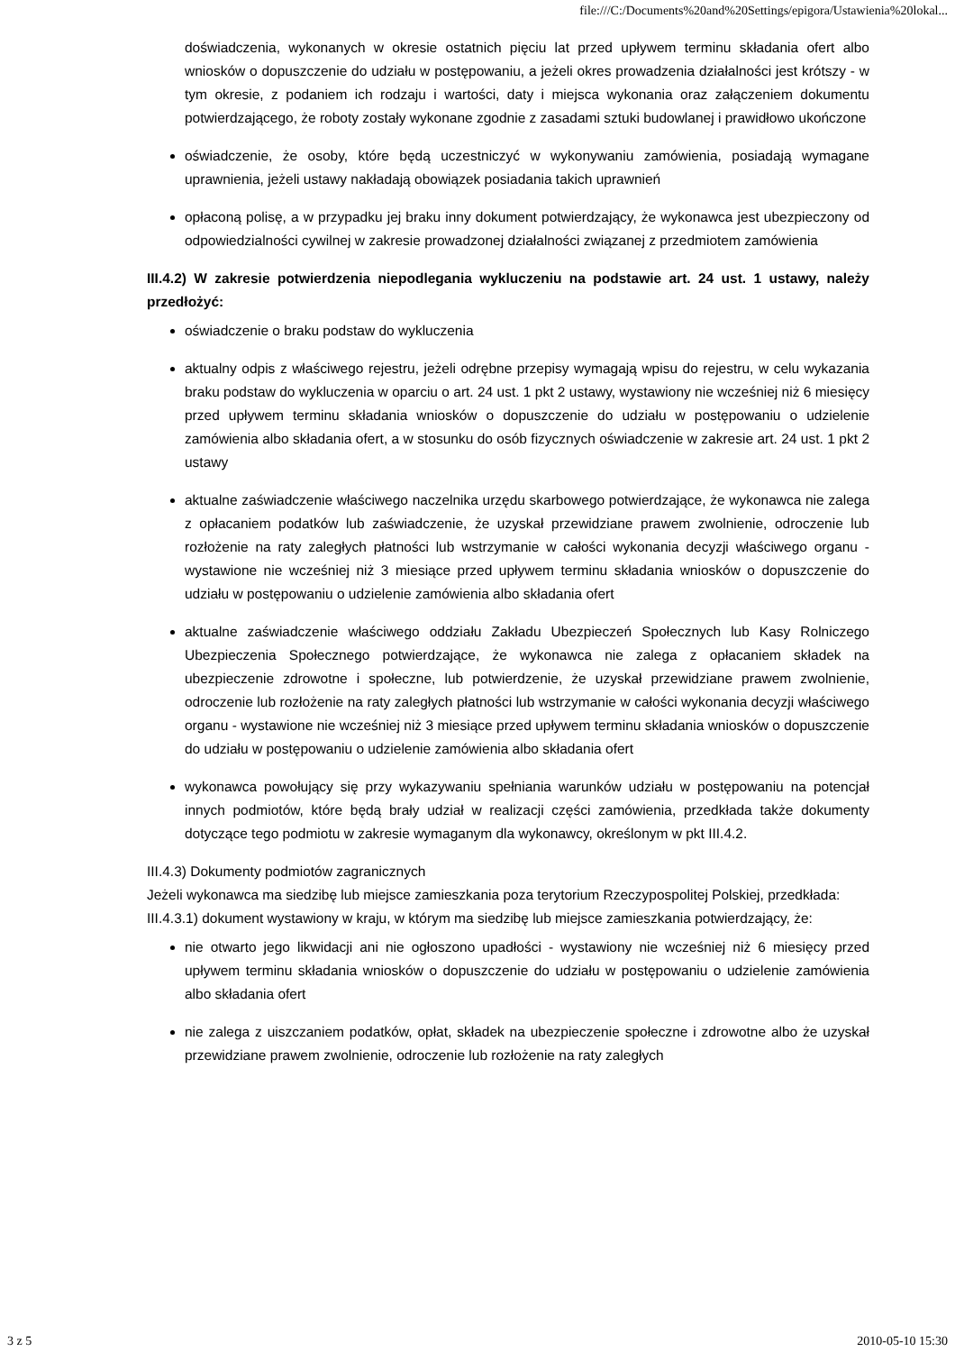file:///C:/Documents%20and%20Settings/epigora/Ustawienia%20lokal...
doświadczenia, wykonanych w okresie ostatnich pięciu lat przed upływem terminu składania ofert albo wniosków o dopuszczenie do udziału w postępowaniu, a jeżeli okres prowadzenia działalności jest krótszy - w tym okresie, z podaniem ich rodzaju i wartości, daty i miejsca wykonania oraz załączeniem dokumentu potwierdzającego, że roboty zostały wykonane zgodnie z zasadami sztuki budowlanej i prawidłowo ukończone
oświadczenie, że osoby, które będą uczestniczyć w wykonywaniu zamówienia, posiadają wymagane uprawnienia, jeżeli ustawy nakładają obowiązek posiadania takich uprawnień
opłaconą polisę, a w przypadku jej braku inny dokument potwierdzający, że wykonawca jest ubezpieczony od odpowiedzialności cywilnej w zakresie prowadzonej działalności związanej z przedmiotem zamówienia
III.4.2) W zakresie potwierdzenia niepodlegania wykluczeniu na podstawie art. 24 ust. 1 ustawy, należy przedłożyć:
oświadczenie o braku podstaw do wykluczenia
aktualny odpis z właściwego rejestru, jeżeli odrębne przepisy wymagają wpisu do rejestru, w celu wykazania braku podstaw do wykluczenia w oparciu o art. 24 ust. 1 pkt 2 ustawy, wystawiony nie wcześniej niż 6 miesięcy przed upływem terminu składania wniosków o dopuszczenie do udziału w postępowaniu o udzielenie zamówienia albo składania ofert, a w stosunku do osób fizycznych oświadczenie w zakresie art. 24 ust. 1 pkt 2 ustawy
aktualne zaświadczenie właściwego naczelnika urzędu skarbowego potwierdzające, że wykonawca nie zalega z opłacaniem podatków lub zaświadczenie, że uzyskał przewidziane prawem zwolnienie, odroczenie lub rozłożenie na raty zaległych płatności lub wstrzymanie w całości wykonania decyzji właściwego organu - wystawione nie wcześniej niż 3 miesiące przed upływem terminu składania wniosków o dopuszczenie do udziału w postępowaniu o udzielenie zamówienia albo składania ofert
aktualne zaświadczenie właściwego oddziału Zakładu Ubezpieczeń Społecznych lub Kasy Rolniczego Ubezpieczenia Społecznego potwierdzające, że wykonawca nie zalega z opłacaniem składek na ubezpieczenie zdrowotne i społeczne, lub potwierdzenie, że uzyskał przewidziane prawem zwolnienie, odroczenie lub rozłożenie na raty zaległych płatności lub wstrzymanie w całości wykonania decyzji właściwego organu - wystawione nie wcześniej niż 3 miesiące przed upływem terminu składania wniosków o dopuszczenie do udziału w postępowaniu o udzielenie zamówienia albo składania ofert
wykonawca powołujący się przy wykazywaniu spełniania warunków udziału w postępowaniu na potencjał innych podmiotów, które będą brały udział w realizacji części zamówienia, przedkłada także dokumenty dotyczące tego podmiotu w zakresie wymaganym dla wykonawcy, określonym w pkt III.4.2.
III.4.3) Dokumenty podmiotów zagranicznych
Jeżeli wykonawca ma siedzibę lub miejsce zamieszkania poza terytorium Rzeczypospolitej Polskiej, przedkłada:
III.4.3.1) dokument wystawiony w kraju, w którym ma siedzibę lub miejsce zamieszkania potwierdzający, że:
nie otwarto jego likwidacji ani nie ogłoszono upadłości - wystawiony nie wcześniej niż 6 miesięcy przed upływem terminu składania wniosków o dopuszczenie do udziału w postępowaniu o udzielenie zamówienia albo składania ofert
nie zalega z uiszczaniem podatków, opłat, składek na ubezpieczenie społeczne i zdrowotne albo że uzyskał przewidziane prawem zwolnienie, odroczenie lub rozłożenie na raty zaległych
3 z 5 2010-05-10 15:30